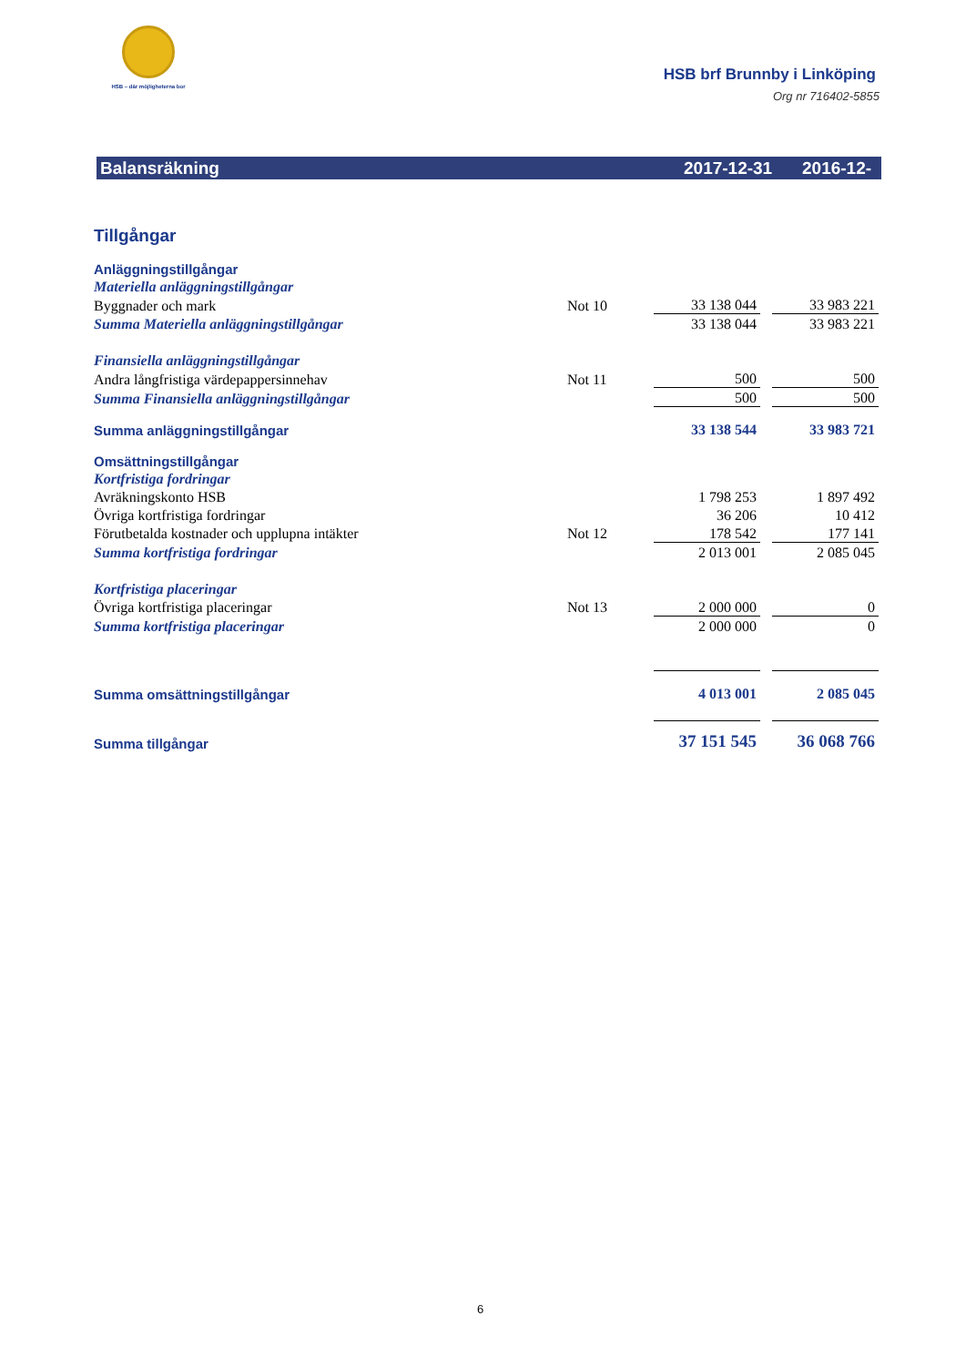HSB – där möjligheterna bor
HSB brf Brunnby i Linköping
Org nr 716402-5855
Balansräkning 2017-12-31 2016-12-31
| Tillgångar | | | | |
| Anläggningstillgångar | | | | |
| Materiella anläggningstillgångar | | | | |
| Byggnader och mark | Not 10 | 33 138 044 | | 33 983 221 |
| Summa Materiella anläggningstillgångar | | 33 138 044 | | 33 983 221 |
| Finansiella anläggningstillgångar | | | | |
| Andra långfristiga värdepappersinnehav | Not 11 | 500 | | 500 |
| Summa Finansiella anläggningstillgångar | | 500 | | 500 |
| Summa anläggningstillgångar | | 33 138 544 | | 33 983 721 |
| Omsättningstillgångar | | | | |
| Kortfristiga fordringar | | | | |
| Avräkningskonto HSB | | 1 798 253 | | 1 897 492 |
| Övriga kortfristiga fordringar | | 36 206 | | 10 412 |
| Förutbetalda kostnader och upplupna intäkter | Not 12 | 178 542 | | 177 141 |
| Summa kortfristiga fordringar | | 2 013 001 | | 2 085 045 |
| Kortfristiga placeringar | | | | |
| Övriga kortfristiga placeringar | Not 13 | 2 000 000 | | 0 |
| Summa kortfristiga placeringar | | 2 000 000 | | 0 |
| Summa omsättningstillgångar | | 4 013 001 | | 2 085 045 |
| Summa tillgångar | | 37 151 545 | | 36 068 766 |
6